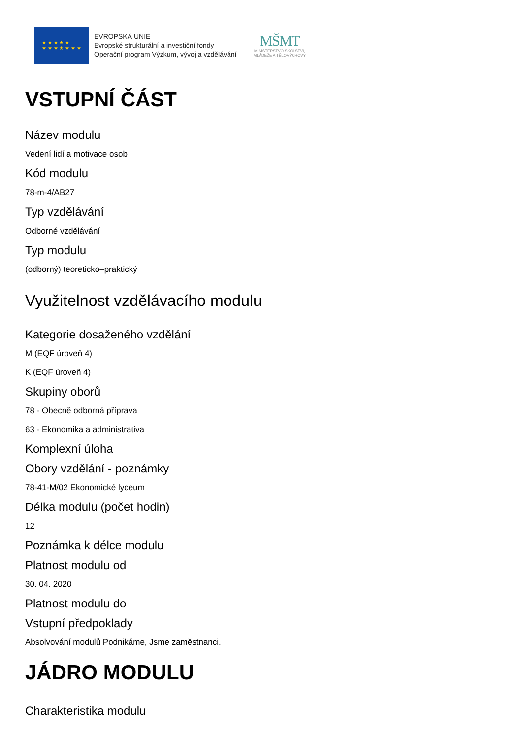★ ★ ★ ★ ★
★ ★ ★ ★ ★ ★ ★
EVROPSKÁ UNIE
Evropské strukturální a investiční fondy
Operační program Výzkum, vývoj a vzdělávání
MŠMT
MINISTERSTVO ŠKOLSTVÍ,
MLÁDEŽE A TĚLOVÝCHOVY
VSTUPNÍ ČÁST
Název modulu
Vedení lidí a motivace osob
Kód modulu
78-m-4/AB27
Typ vzdělávání
Odborné vzdělávání
Typ modulu
(odborný) teoreticko–praktický
Využitelnost vzdělávacího modulu
Kategorie dosaženého vzdělání
M (EQF úroveň 4)
K (EQF úroveň 4)
Skupiny oborů
78 - Obecně odborná příprava
63 - Ekonomika a administrativa
Komplexní úloha
Obory vzdělání - poznámky
78-41-M/02 Ekonomické lyceum
Délka modulu (počet hodin)
12
Poznámka k délce modulu
Platnost modulu od
30. 04. 2020
Platnost modulu do
Vstupní předpoklady
Absolvování modulů Podnikáme, Jsme zaměstnanci.
JÁDRO MODULU
Charakteristika modulu